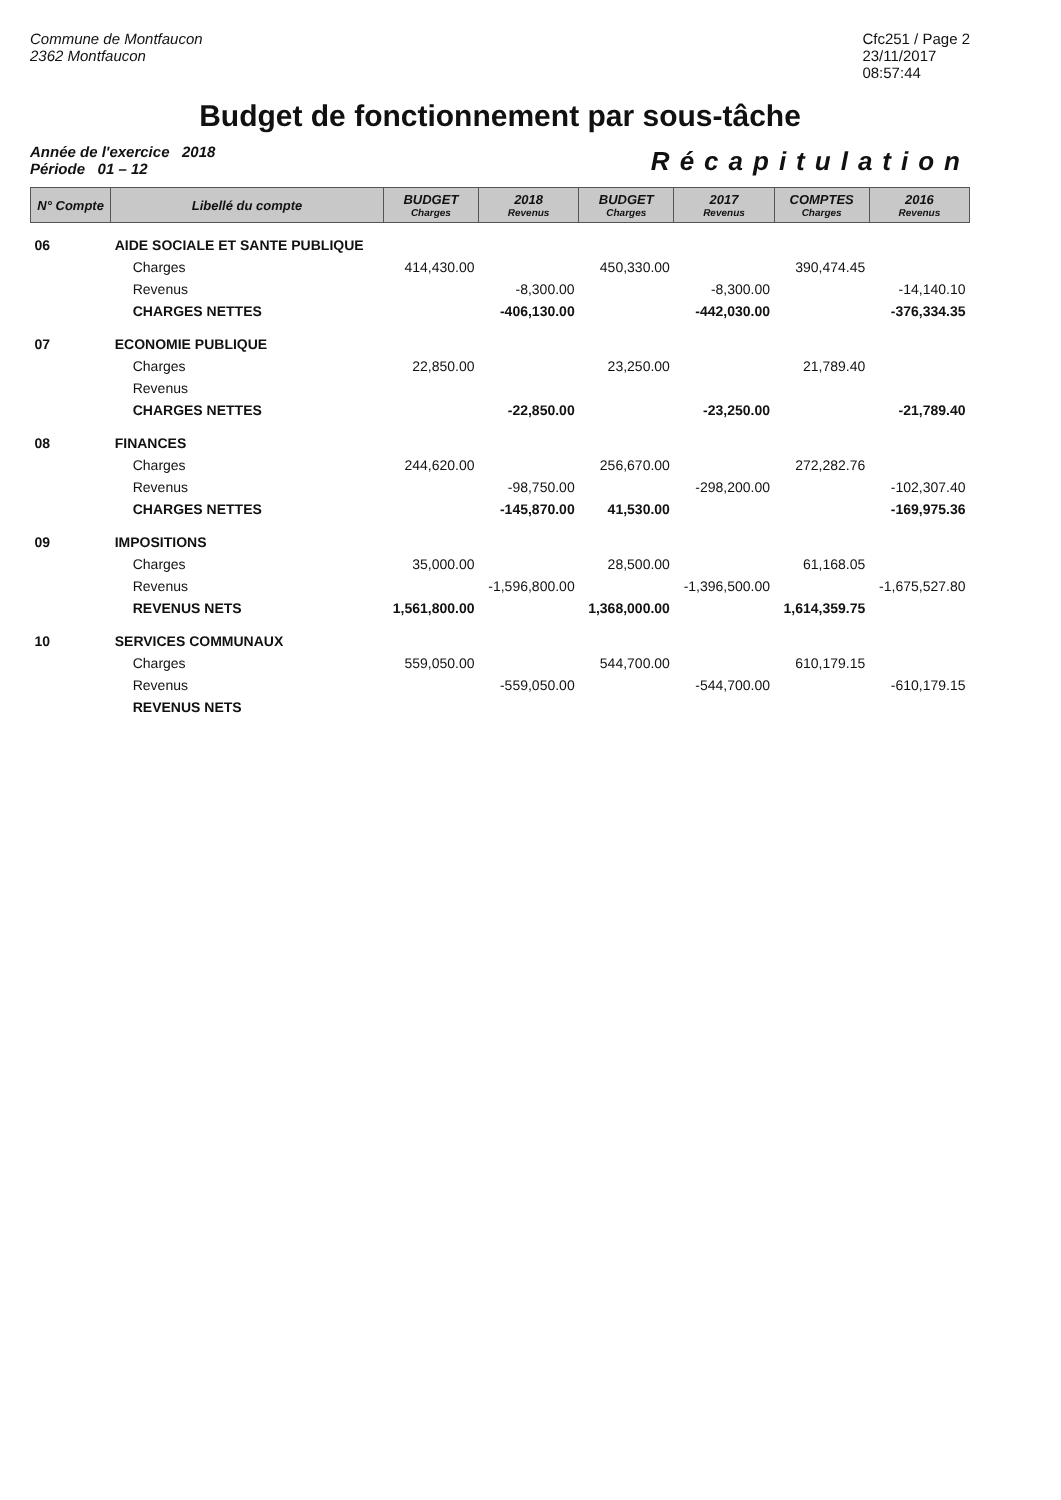Commune de Montfaucon
2362 Montfaucon
Cfc251 / Page 2
23/11/2017
08:57:44
Budget de fonctionnement par sous-tâche
Année de l'exercice 2018
Période 01 – 12
Récapitulation
| N° Compte | Libellé du compte | BUDGET Charges | 2018 Revenus | BUDGET Charges | 2017 Revenus | COMPTES Charges | 2016 Revenus |
| --- | --- | --- | --- | --- | --- | --- | --- |
| 06 | AIDE SOCIALE ET SANTE PUBLIQUE | | | | | | |
| | Charges | 414,430.00 | | 450,330.00 | | 390,474.45 | |
| | Revenus | | -8,300.00 | | -8,300.00 | | -14,140.10 |
| | CHARGES NETTES | | -406,130.00 | | -442,030.00 | | -376,334.35 |
| 07 | ECONOMIE PUBLIQUE | | | | | | |
| | Charges | 22,850.00 | | 23,250.00 | | 21,789.40 | |
| | Revenus | | | | | | |
| | CHARGES NETTES | | -22,850.00 | | -23,250.00 | | -21,789.40 |
| 08 | FINANCES | | | | | | |
| | Charges | 244,620.00 | | 256,670.00 | | 272,282.76 | |
| | Revenus | | -98,750.00 | | -298,200.00 | | -102,307.40 |
| | CHARGES NETTES | | -145,870.00 | 41,530.00 | | | -169,975.36 |
| 09 | IMPOSITIONS | | | | | | |
| | Charges | 35,000.00 | | 28,500.00 | | 61,168.05 | |
| | Revenus | | -1,596,800.00 | | -1,396,500.00 | | -1,675,527.80 |
| | REVENUS NETS | 1,561,800.00 | | 1,368,000.00 | | 1,614,359.75 | |
| 10 | SERVICES COMMUNAUX | | | | | | |
| | Charges | 559,050.00 | | 544,700.00 | | 610,179.15 | |
| | Revenus | | -559,050.00 | | -544,700.00 | | -610,179.15 |
| | REVENUS NETS | | | | | | |